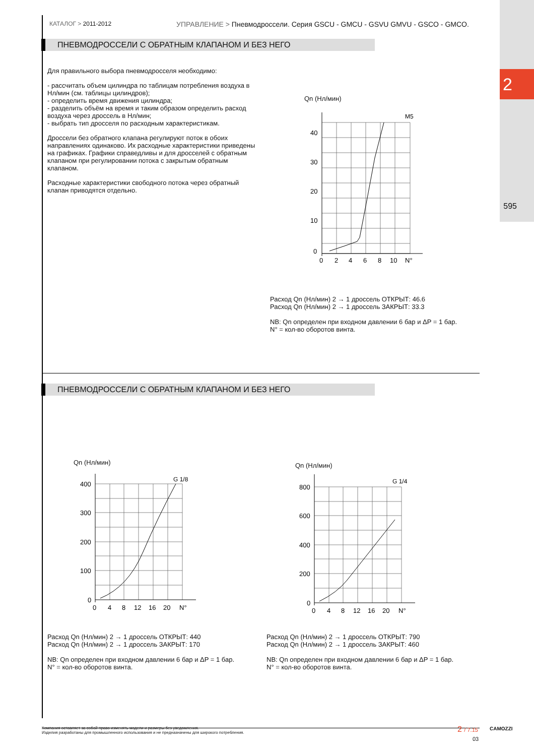2
595
КАТАЛОГ > 2011-2012 УПРАВЛЕНИЕ > Пневмодроссели. Серия GSCU - GMCU - GSVU GMVU - GSCO - GMCO.
ПНЕВМОДРОССЕЛИ С ОБРАТНЫМ КЛАПАНОМ И БЕЗ НЕГО
Для правильного выбора пневмодросселя необходимо:
- рассчитать объем цилиндра по таблицам потребления воздуха в Нл/мин (см. таблицы цилиндров);
- определить время движения цилиндра;
- разделить объём на время и таким образом определить расход воздуха через дроссель в Нл/мин;
- выбрать тип дросселя по расходным характеристикам.
Дроссели без обратного клапана регулируют поток в обоих направлениях одинаково. Их расходные характеристики приведены на графиках. Графики справедливы и для дросселей с обратным клапаном при регулировании потока с закрытым обратным клапаном.
Расходные характеристики свободного потока через обратный клапан приводятся отдельно.
Qn (Нл/мин)
M5
40
30
20
10
0
0
2
4
6
8
10
N°
Расход Qn (Нл/мин) 2 → 1 дроссель ОТКРЫТ: 46.6
Расход Qn (Нл/мин) 2 → 1 дроссель ЗАКРЫТ: 33.3
NB: Qn определен при входном давлении 6 бар и ΔP = 1 бар.
N° = кол-во оборотов винта.
ПНЕВМОДРОССЕЛИ С ОБРАТНЫМ КЛАПАНОМ И БЕЗ НЕГО
Qn (Нл/мин)
G 1/8
400
300
200
100
0
0
4
8
12
16
20
N°
Расход Qn (Нл/мин) 2 → 1 дроссель ОТКРЫТ: 440
Расход Qn (Нл/мин) 2 → 1 дроссель ЗАКРЫТ: 170
NB: Qn определен при входном давлении 6 бар и ΔP = 1 бар.
N° = кол-во оборотов винта.
Qn (Нл/мин)
G 1/4
800
600
400
200
0
0
4
8
12
16
20
N°
Расход Qn (Нл/мин) 2 → 1 дроссель ОТКРЫТ: 790
Расход Qn (Нл/мин) 2 → 1 дроссель ЗАКРЫТ: 460
NB: Qn определен при входном давлении 6 бар и ΔP = 1 бар.
N° = кол-во оборотов винта.
Компания оставляет за собой право изменять модели и размеры без уведомления.
Изделия разработаны для промышленного использования и не предназначены для широкого потребления.
2 / 7.15
03
CAMOZZI